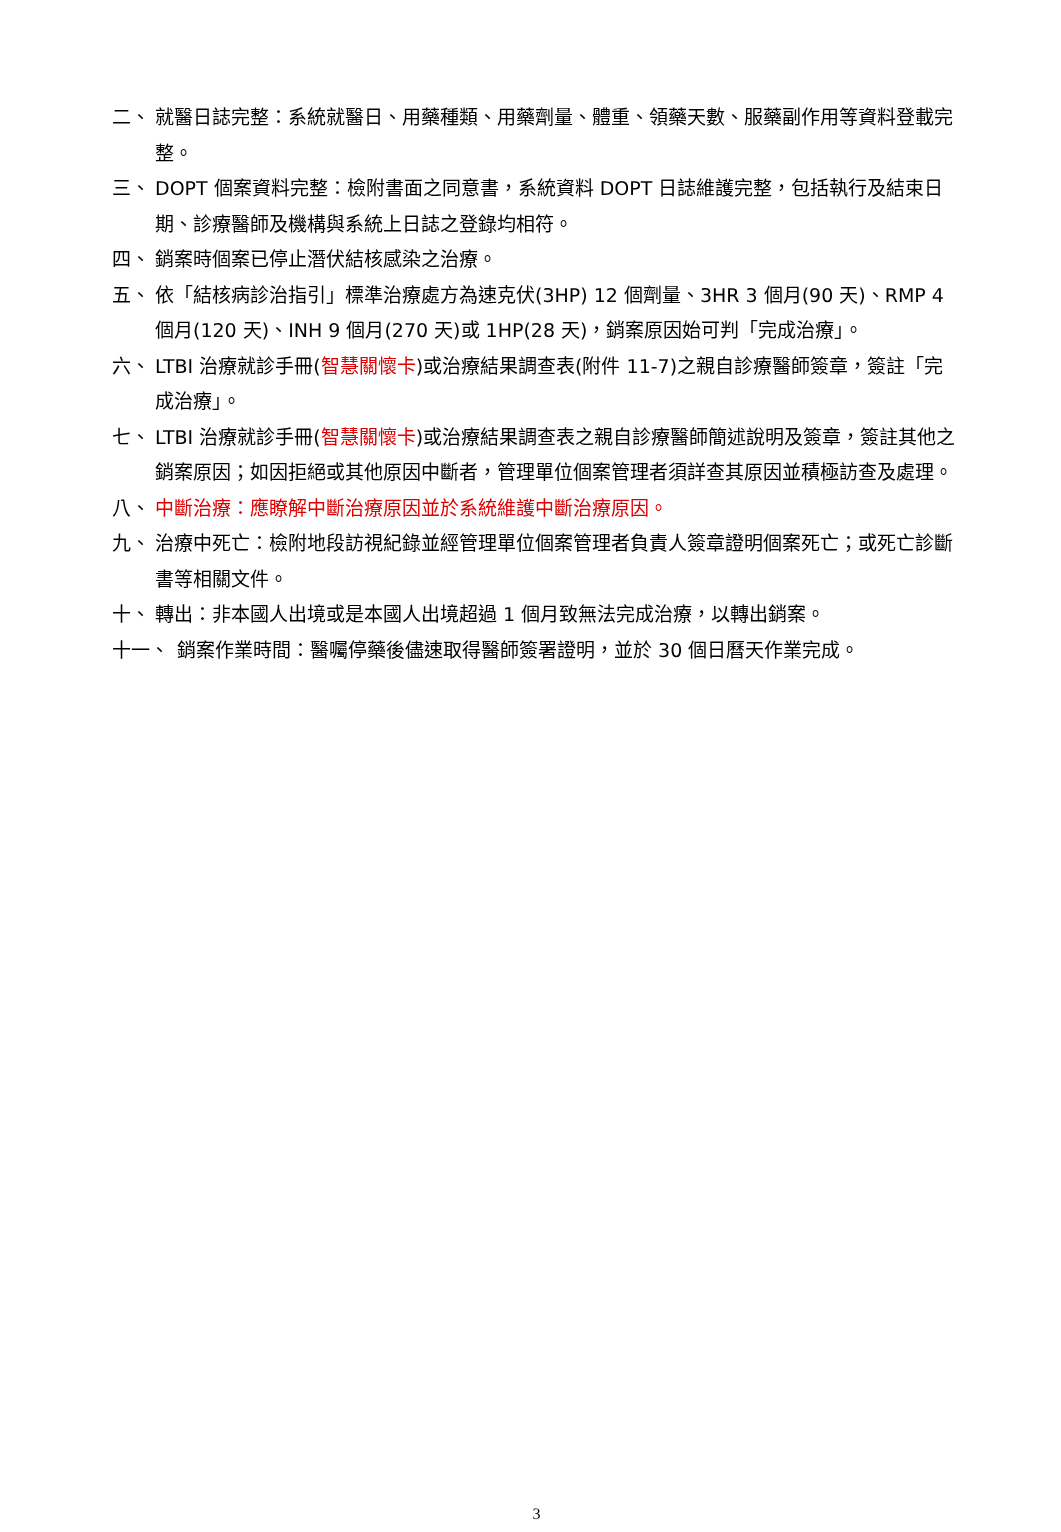二、 就醫日誌完整：系統就醫日、用藥種類、用藥劑量、體重、領藥天數、服藥副作用等資料登載完整。
三、 DOPT 個案資料完整：檢附書面之同意書，系統資料 DOPT 日誌維護完整，包括執行及結束日期、診療醫師及機構與系統上日誌之登錄均相符。
四、 銷案時個案已停止潛伏結核感染之治療。
五、 依「結核病診治指引」標準治療處方為速克伏(3HP) 12 個劑量、3HR 3 個月(90 天)、RMP 4 個月(120 天)、INH 9 個月(270 天)或 1HP(28 天)，銷案原因始可判「完成治療」。
六、 LTBI 治療就診手冊(智慧關懷卡)或治療結果調查表(附件 11-7)之親自診療醫師簽章，簽註「完成治療」。
七、 LTBI 治療就診手冊(智慧關懷卡)或治療結果調查表之親自診療醫師簡述說明及簽章，簽註其他之銷案原因；如因拒絕或其他原因中斷者，管理單位個案管理者須詳查其原因並積極訪查及處理。
八、 中斷治療：應瞭解中斷治療原因並於系統維護中斷治療原因。
九、 治療中死亡：檢附地段訪視紀錄並經管理單位個案管理者負責人簽章證明個案死亡；或死亡診斷書等相關文件。
十、 轉出：非本國人出境或是本國人出境超過 1 個月致無法完成治療，以轉出銷案。
十一、 銷案作業時間：醫囑停藥後儘速取得醫師簽署證明，並於 30 個日曆天作業完成。
3